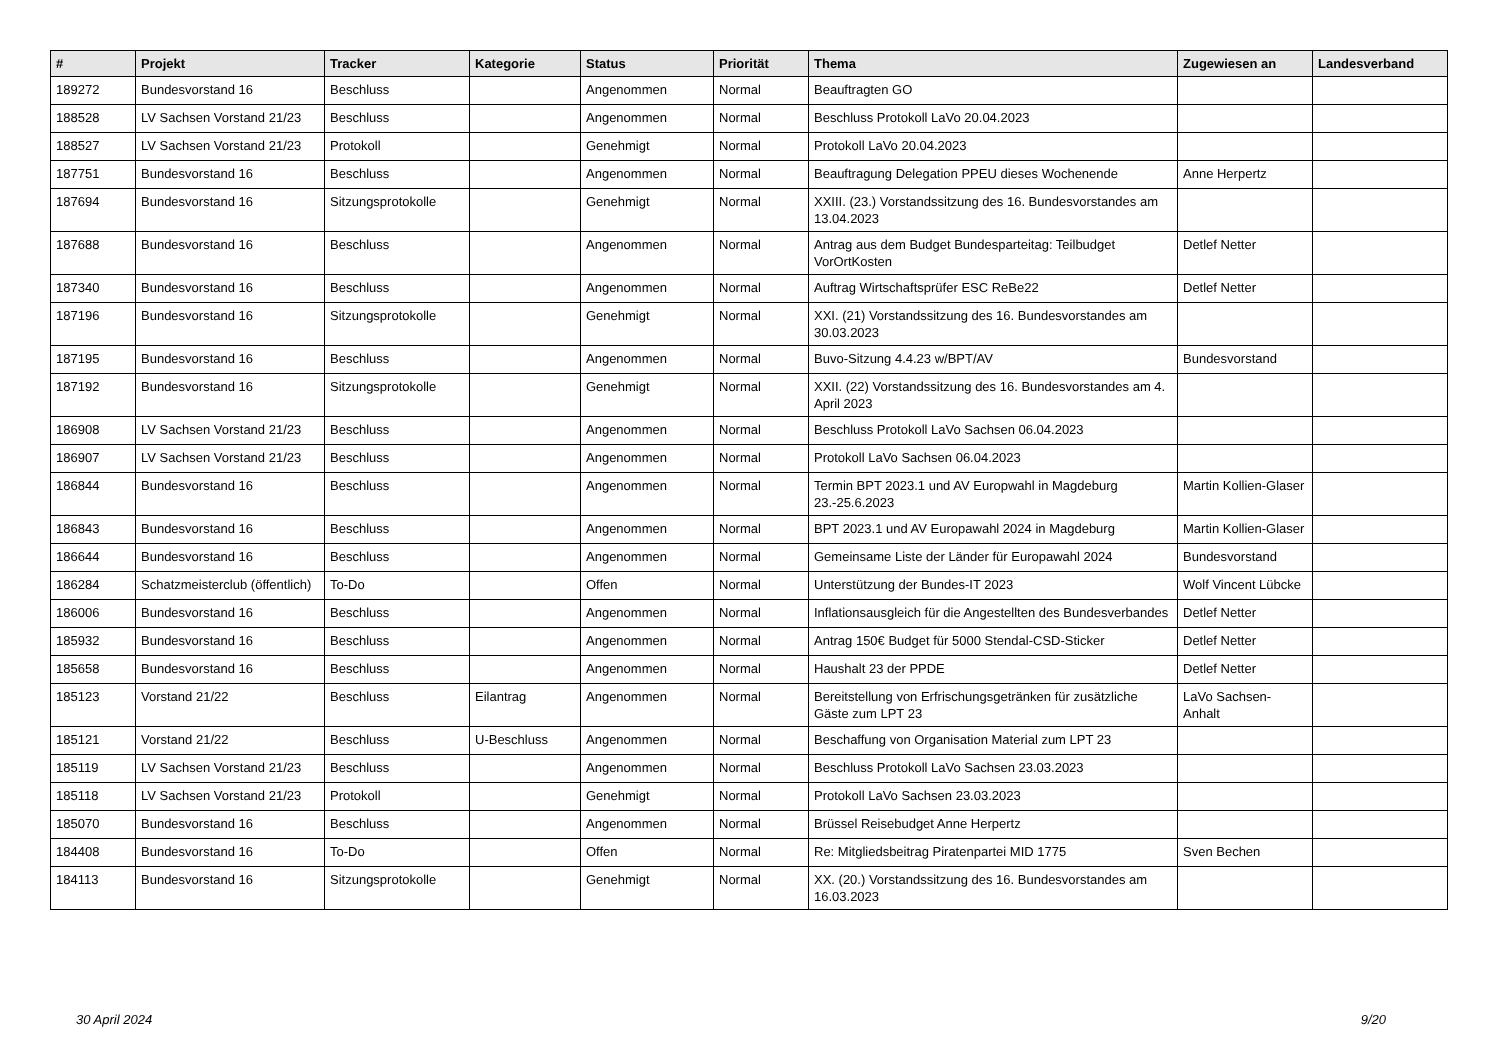| # | Projekt | Tracker | Kategorie | Status | Priorität | Thema | Zugewiesen an | Landesverband |
| --- | --- | --- | --- | --- | --- | --- | --- | --- |
| 189272 | Bundesvorstand 16 | Beschluss | | Angenommen | Normal | Beauftragten GO | | |
| 188528 | LV Sachsen Vorstand 21/23 | Beschluss | | Angenommen | Normal | Beschluss Protokoll LaVo 20.04.2023 | | |
| 188527 | LV Sachsen Vorstand 21/23 | Protokoll | | Genehmigt | Normal | Protokoll LaVo 20.04.2023 | | |
| 187751 | Bundesvorstand 16 | Beschluss | | Angenommen | Normal | Beauftragung Delegation PPEU dieses Wochenende | Anne Herpertz | |
| 187694 | Bundesvorstand 16 | Sitzungsprotokolle | | Genehmigt | Normal | XXIII. (23.) Vorstandssitzung des 16. Bundesvorstandes am 13.04.2023 | | |
| 187688 | Bundesvorstand 16 | Beschluss | | Angenommen | Normal | Antrag aus dem Budget Bundesparteitag: Teilbudget VorOrtKosten | Detlef Netter | |
| 187340 | Bundesvorstand 16 | Beschluss | | Angenommen | Normal | Auftrag Wirtschaftsprüfer ESC ReBe22 | Detlef Netter | |
| 187196 | Bundesvorstand 16 | Sitzungsprotokolle | | Genehmigt | Normal | XXI. (21) Vorstandssitzung des 16. Bundesvorstandes am 30.03.2023 | | |
| 187195 | Bundesvorstand 16 | Beschluss | | Angenommen | Normal | Buvo-Sitzung 4.4.23 w/BPT/AV | Bundesvorstand | |
| 187192 | Bundesvorstand 16 | Sitzungsprotokolle | | Genehmigt | Normal | XXII. (22) Vorstandssitzung des 16. Bundesvorstandes am 4. April 2023 | | |
| 186908 | LV Sachsen Vorstand 21/23 | Beschluss | | Angenommen | Normal | Beschluss Protokoll LaVo Sachsen 06.04.2023 | | |
| 186907 | LV Sachsen Vorstand 21/23 | Beschluss | | Angenommen | Normal | Protokoll LaVo Sachsen 06.04.2023 | | |
| 186844 | Bundesvorstand 16 | Beschluss | | Angenommen | Normal | Termin BPT 2023.1 und AV Europwahl in Magdeburg 23.-25.6.2023 | Martin Kollien-Glaser | |
| 186843 | Bundesvorstand 16 | Beschluss | | Angenommen | Normal | BPT 2023.1 und AV Europawahl 2024 in Magdeburg | Martin Kollien-Glaser | |
| 186644 | Bundesvorstand 16 | Beschluss | | Angenommen | Normal | Gemeinsame Liste der Länder für Europawahl 2024 | Bundesvorstand | |
| 186284 | Schatzmeisterclub (öffentlich) | To-Do | | Offen | Normal | Unterstützung der Bundes-IT 2023 | Wolf Vincent Lübcke | |
| 186006 | Bundesvorstand 16 | Beschluss | | Angenommen | Normal | Inflationsausgleich für die Angestellten des Bundesverbandes | Detlef Netter | |
| 185932 | Bundesvorstand 16 | Beschluss | | Angenommen | Normal | Antrag 150€ Budget für 5000 Stendal-CSD-Sticker | Detlef Netter | |
| 185658 | Bundesvorstand 16 | Beschluss | | Angenommen | Normal | Haushalt 23 der PPDE | Detlef Netter | |
| 185123 | Vorstand 21/22 | Beschluss | Eilantrag | Angenommen | Normal | Bereitstellung von Erfrischungsgetränken für zusätzliche Gäste zum LPT 23 | LaVo Sachsen-Anhalt | |
| 185121 | Vorstand 21/22 | Beschluss | U-Beschluss | Angenommen | Normal | Beschaffung von Organisation Material zum LPT 23 | | |
| 185119 | LV Sachsen Vorstand 21/23 | Beschluss | | Angenommen | Normal | Beschluss Protokoll LaVo Sachsen 23.03.2023 | | |
| 185118 | LV Sachsen Vorstand 21/23 | Protokoll | | Genehmigt | Normal | Protokoll LaVo Sachsen 23.03.2023 | | |
| 185070 | Bundesvorstand 16 | Beschluss | | Angenommen | Normal | Brüssel Reisebudget Anne Herpertz | | |
| 184408 | Bundesvorstand 16 | To-Do | | Offen | Normal | Re: Mitgliedsbeitrag Piratenpartei MID 1775 | Sven Bechen | |
| 184113 | Bundesvorstand 16 | Sitzungsprotokolle | | Genehmigt | Normal | XX. (20.) Vorstandssitzung des 16. Bundesvorstandes am 16.03.2023 | | |
30 April 2024 9/20